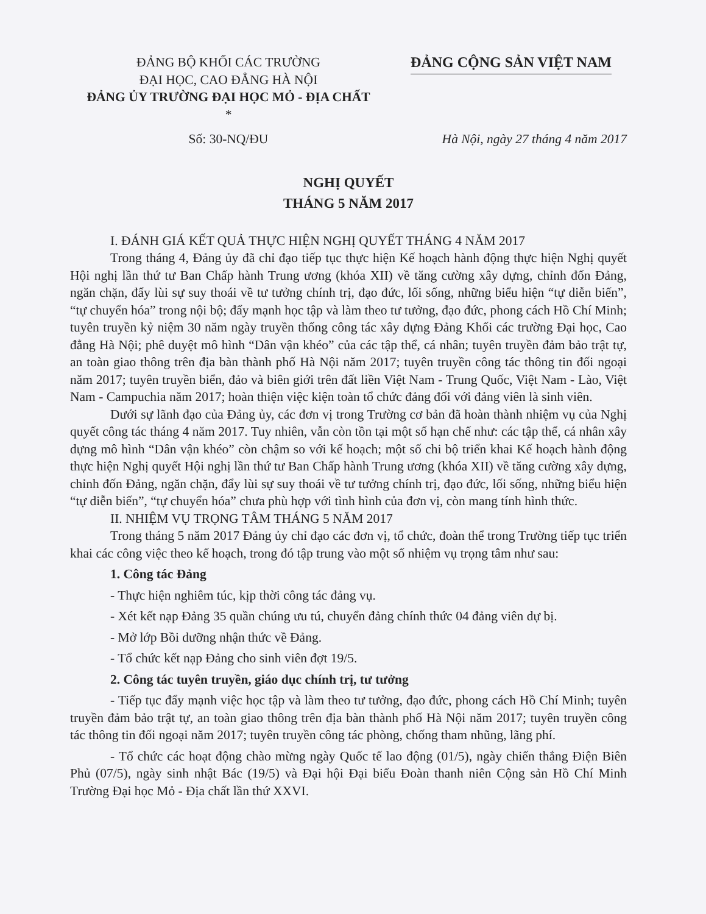ĐẢNG BỘ KHỐI CÁC TRƯỜNG
ĐẠI HỌC, CAO ĐẲNG HÀ NỘI
ĐẢNG ỦY TRƯỜNG ĐẠI HỌC MỎ - ĐỊA CHẤT
*
ĐẢNG CỘNG SẢN VIỆT NAM
Số: 30-NQ/ĐU Hà Nội, ngày 27 tháng 4 năm 2017
NGHỊ QUYẾT
THÁNG 5 NĂM 2017
I. ĐÁNH GIÁ KẾT QUẢ THỰC HIỆN NGHỊ QUYẾT THÁNG 4 NĂM 2017
Trong tháng 4, Đảng ủy đã chỉ đạo tiếp tục thực hiện Kế hoạch hành động thực hiện Nghị quyết Hội nghị lần thứ tư Ban Chấp hành Trung ương (khóa XII) về tăng cường xây dựng, chỉnh đốn Đảng, ngăn chặn, đẩy lùi sự suy thoái về tư tưởng chính trị, đạo đức, lối sống, những biểu hiện “tự diễn biến”, “tự chuyển hóa” trong nội bộ; đẩy mạnh học tập và làm theo tư tưởng, đạo đức, phong cách Hồ Chí Minh; tuyên truyền kỷ niệm 30 năm ngày truyền thống công tác xây dựng Đảng Khối các trường Đại học, Cao đẳng Hà Nội; phê duyệt mô hình “Dân vận khéo” của các tập thể, cá nhân; tuyên truyền đảm bảo trật tự, an toàn giao thông trên địa bàn thành phố Hà Nội năm 2017; tuyên truyền công tác thông tin đối ngoại năm 2017; tuyên truyền biển, đảo và biên giới trên đất liền Việt Nam - Trung Quốc, Việt Nam - Lào, Việt Nam - Campuchia năm 2017; hoàn thiện việc kiện toàn tổ chức đảng đối với đảng viên là sinh viên.
Dưới sự lãnh đạo của Đảng ủy, các đơn vị trong Trường cơ bản đã hoàn thành nhiệm vụ của Nghị quyết công tác tháng 4 năm 2017. Tuy nhiên, vẫn còn tồn tại một số hạn chế như: các tập thể, cá nhân xây dựng mô hình “Dân vận khéo” còn chậm so với kế hoạch; một số chi bộ triển khai Kế hoạch hành động thực hiện Nghị quyết Hội nghị lần thứ tư Ban Chấp hành Trung ương (khóa XII) về tăng cường xây dựng, chỉnh đốn Đảng, ngăn chặn, đẩy lùi sự suy thoái về tư tưởng chính trị, đạo đức, lối sống, những biểu hiện “tự diễn biến”, “tự chuyển hóa” chưa phù hợp với tình hình của đơn vị, còn mang tính hình thức.
II. NHIỆM VỤ TRỌNG TÂM THÁNG 5 NĂM 2017
Trong tháng 5 năm 2017 Đảng ủy chỉ đạo các đơn vị, tổ chức, đoàn thể trong Trường tiếp tục triển khai các công việc theo kế hoạch, trong đó tập trung vào một số nhiệm vụ trọng tâm như sau:
1. Công tác Đảng
- Thực hiện nghiêm túc, kịp thời công tác đảng vụ.
- Xét kết nạp Đảng 35 quần chúng ưu tú, chuyển đảng chính thức 04 đảng viên dự bị.
- Mở lớp Bồi dưỡng nhận thức về Đảng.
- Tổ chức kết nạp Đảng cho sinh viên đợt 19/5.
2. Công tác tuyên truyền, giáo dục chính trị, tư tưởng
- Tiếp tục đẩy mạnh việc học tập và làm theo tư tưởng, đạo đức, phong cách Hồ Chí Minh; tuyên truyền đảm bảo trật tự, an toàn giao thông trên địa bàn thành phố Hà Nội năm 2017; tuyên truyền công tác thông tin đối ngoại năm 2017; tuyên truyền công tác phòng, chống tham nhũng, lãng phí.
- Tổ chức các hoạt động chào mừng ngày Quốc tế lao động (01/5), ngày chiến thắng Điện Biên Phủ (07/5), ngày sinh nhật Bác (19/5) và Đại hội Đại biểu Đoàn thanh niên Cộng sản Hồ Chí Minh Trường Đại học Mỏ - Địa chất lần thứ XXVI.